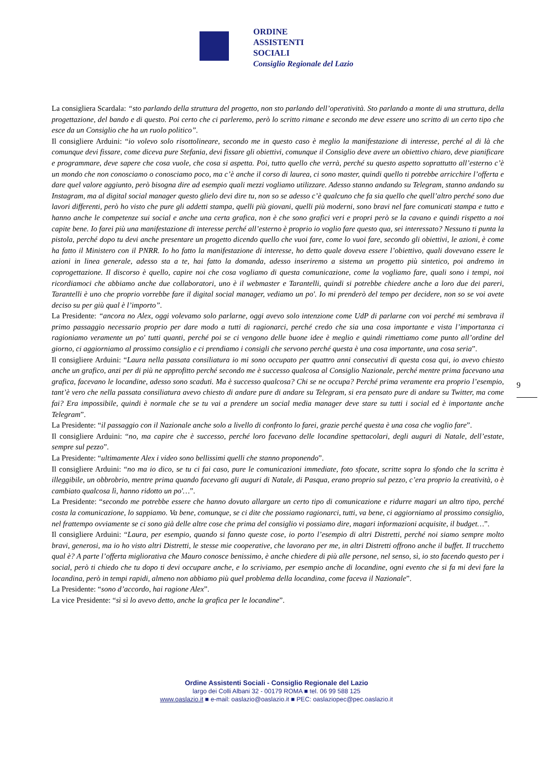ORDINE
ASSISTENTI
SOCIALI
Consiglio Regionale del Lazio
La consigliera Scardala: “sto parlando della struttura del progetto, non sto parlando dell’operatività. Sto parlando a monte di una struttura, della progettazione, del bando e di questo. Poi certo che ci parleremo, però lo scritto rimane e secondo me deve essere uno scritto di un certo tipo che esce da un Consiglio che ha un ruolo politico”.
Il consigliere Arduini: “io volevo solo risottolineare, secondo me in questo caso è meglio la manifestazione di interesse, perché al di là che comunque devi fissare, come diceva pure Stefania, devi fissare gli obiettivi, comunque il Consiglio deve avere un obiettivo chiaro, deve pianificare e programmare, deve sapere che cosa vuole, che cosa si aspetta. Poi, tutto quello che verrà, perché su questo aspetto soprattutto all’esterno c’è un mondo che non conosciamo o conosciamo poco, ma c’è anche il corso di laurea, ci sono master, quindi quello ti potrebbe arricchire l’offerta e dare quel valore aggiunto, però bisogna dire ad esempio quali mezzi vogliamo utilizzare. Adesso stanno andando su Telegram, stanno andando su Instagram, ma al digital social manager questo glielo devi dire tu, non so se adesso c’è qualcuno che fa sia quello che quell’altro perché sono due lavori differenti, però ho visto che pure gli addetti stampa, quelli più giovani, quelli più moderni, sono bravi nel fare comunicati stampa e tutto e hanno anche le competenze sui social e anche una certa grafica, non è che sono grafici veri e propri però se la cavano e quindi rispetto a noi capite bene. Io farei più una manifestazione di interesse perché all’esterno è proprio io voglio fare questo qua, sei interessato? Nessuno ti punta la pistola, perché dopo tu devi anche presentare un progetto dicendo quello che vuoi fare, come lo vuoi fare, secondo gli obiettivi, le azioni, è come ha fatto il Ministero con il PNRR. Io ho fatto la manifestazione di interesse, ho detto quale doveva essere l’obiettivo, quali dovevano essere le azioni in linea generale, adesso sta a te, hai fatto la domanda, adesso inseriremo a sistema un progetto più sintetico, poi andremo in coprogettazione. Il discorso è quello, capire noi che cosa vogliamo di questa comunicazione, come la vogliamo fare, quali sono i tempi, noi ricordiamoci che abbiamo anche due collaboratori, uno è il webmaster e Tarantelli, quindi si potrebbe chiedere anche a loro due dei pareri, Tarantelli è uno che proprio vorrebbe fare il digital social manager, vediamo un po'. Io mi prenderò del tempo per decidere, non so se voi avete deciso su per giù qual è l’importo”.
La Presidente: “ancora no Alex, oggi volevamo solo parlarne, oggi avevo solo intenzione come UdP di parlarne con voi perché mi sembrava il primo passaggio necessario proprio per dare modo a tutti di ragionarci, perché credo che sia una cosa importante e vista l’importanza ci ragioniamo veramente un po' tutti quanti, perché poi se ci vengono delle buone idee è meglio e quindi rimettiamo come punto all’ordine del giorno, ci aggiorniamo al prossimo consiglio e ci prendiamo i consigli che servono perché questa è una cosa importante, una cosa seria”.
Il consigliere Arduini: “Laura nella passata consiliatura io mi sono occupato per quattro anni consecutivi di questa cosa qui, io avevo chiesto anche un grafico, anzi per di più ne approfitto perché secondo me è successo qualcosa al Consiglio Nazionale, perché mentre prima facevano una grafica, facevano le locandine, adesso sono scaduti. Ma è successo qualcosa? Chi se ne occupa? Perché prima veramente era proprio l’esempio, tant’è vero che nella passata consiliatura avevo chiesto di andare pure di andare su Telegram, si era pensato pure di andare su Twitter, ma come fai? Era impossibile, quindi è normale che se tu vai a prendere un social media manager deve stare su tutti i social ed è importante anche Telegram”.
La Presidente: “il passaggio con il Nazionale anche solo a livello di confronto lo farei, grazie perché questa è una cosa che voglio fare”.
Il consigliere Arduini: “no, ma capire che è successo, perché loro facevano delle locandine spettacolari, degli auguri di Natale, dell’estate, sempre sul pezzo”.
La Presidente: “ultimamente Alex i video sono bellissimi quelli che stanno proponendo”.
Il consigliere Arduini: “no ma io dico, se tu ci fai caso, pure le comunicazioni immediate, foto sfocate, scritte sopra lo sfondo che la scritta è illeggibile, un obbrobrio, mentre prima quando facevano gli auguri di Natale, di Pasqua, erano proprio sul pezzo, c’era proprio la creatività, o è cambiato qualcosa lì, hanno ridotto un po'…”.
La Presidente: “secondo me potrebbe essere che hanno dovuto allargare un certo tipo di comunicazione e ridurre magari un altro tipo, perché costa la comunicazione, lo sappiamo. Va bene, comunque, se ci dite che possiamo ragionarci, tutti, va bene, ci aggiorniamo al prossimo consiglio, nel frattempo ovviamente se ci sono già delle altre cose che prima del consiglio vi possiamo dire, magari informazioni acquisite, il budget…”.
Il consigliere Arduini: “Laura, per esempio, quando si fanno queste cose, io porto l’esempio di altri Distretti, perché noi siamo sempre molto bravi, generosi, ma io ho visto altri Distretti, le stesse mie cooperative, che lavorano per me, in altri Distretti offrono anche il buffet. Il trucchetto qual è? A parte l’offerta migliorativa che Mauro conosce benissimo, è anche chiedere di più alle persone, nel senso, sì, io sto facendo questo per i social, però ti chiedo che tu dopo ti devi occupare anche, e lo scriviamo, per esempio anche di locandine, ogni evento che si fa mi devi fare la locandina, però in tempi rapidi, almeno non abbiamo più quel problema della locandina, come faceva il Nazionale”.
La Presidente: “sono d’accordo, hai ragione Alex”.
La vice Presidente: “sì sì lo avevo detto, anche la grafica per le locandine”.
9
Ordine Assistenti Sociali - Consiglio Regionale del Lazio
largo dei Colli Albani 32 - 00179 ROMA ■ tel. 06 99 588 125
www.oaslazio.it ■ e-mail: oaslazio@oaslazio.it ■ PEC: oaslaziopec@pec.oaslazio.it